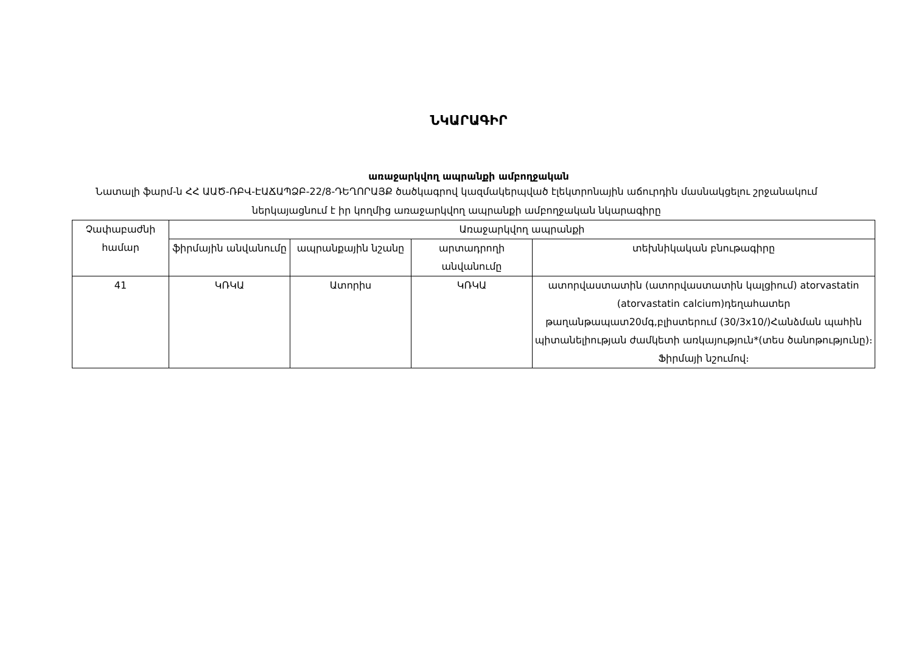ՆԿԱՐԱԳԻՐ
առաջարկվող ապրանքի ամբողջական
Նատալի ֆարմ-ն ՀՀ ԱԱԾ-ՌԲՎ-ԷԱՃԱՊՁԲ-22/8-ԴԵՂՈՐԱՅՔ ծածկագրով կազմակերպված էլեկտրոնային աճուրդին մասնակցելու շրջանակում ներկայացնում է իր կողմից առաջարկվող ապրանքի ամբողջական նկարագիրը
| Չափաբաժնի համար | Առաջարկվող ապրանքի | | | |
| --- | --- | --- | --- | --- |
| | ֆիրմային անվանումը | ապրանքային նշանը | արտադրողի անվանումը | տեխնիկական բնութագիրը |
| 41 | ԿՌԿԱ | Ատորիս | ԿՌԿԱ | ատորվաստատին (ատորվաստատին կալցիում) atorvastatin (atorvastatin calcium)դեղահատեր թաղանթապատ20մգ,բլիստերում (30/3x10/)Հանձման պահին պիտանելիության ժամկետի առկայություն*(տես ծանոթությունը)։ Ֆիրմայի նշումով։ |